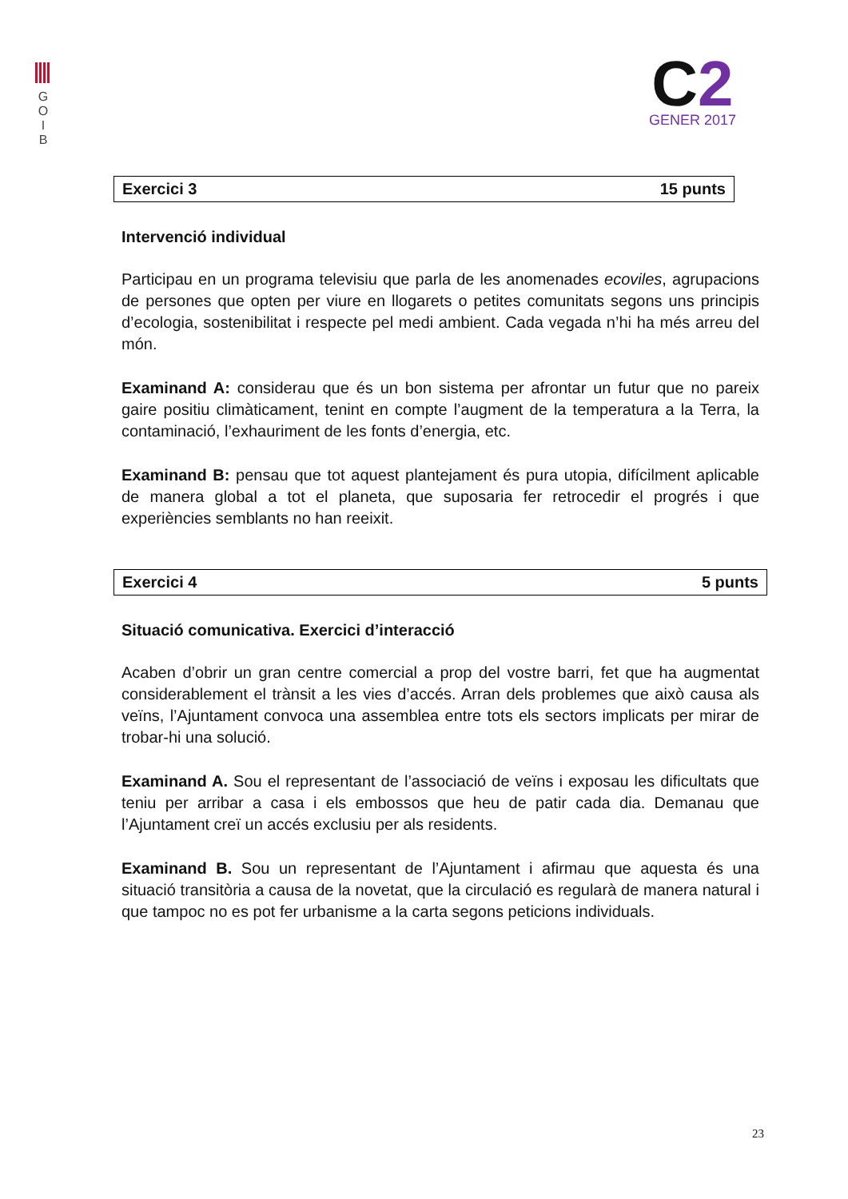G
O
I
B
C2
GENER 2017
Exercici 3 15 punts
Intervenció individual
Participau en un programa televisiu que parla de les anomenades ecoviles, agrupacions de persones que opten per viure en llogarets o petites comunitats segons uns principis d’ecologia, sostenibilitat i respecte pel medi ambient. Cada vegada n’hi ha més arreu del món.
Examinand A: considerau que és un bon sistema per afrontar un futur que no pareix gaire positiu climàticament, tenint en compte l’augment de la temperatura a la Terra, la contaminació, l’exhauriment de les fonts d’energia, etc.
Examinand B: pensau que tot aquest plantejament és pura utopia, difícilment aplicable de manera global a tot el planeta, que suposaria fer retrocedir el progrés i que experiències semblants no han reeixit.
Exercici 4 5 punts
Situació comunicativa. Exercici d’interacció
Acaben d’obrir un gran centre comercial a prop del vostre barri, fet que ha augmentat considerablement el trànsit a les vies d’accés. Arran dels problemes que això causa als veïns, l’Ajuntament convoca una assemblea entre tots els sectors implicats per mirar de trobar-hi una solució.
Examinand A. Sou el representant de l’associació de veïns i exposau les dificultats que teniu per arribar a casa i els embossos que heu de patir cada dia. Demanau que l’Ajuntament creï un accés exclusiu per als residents.
Examinand B. Sou un representant de l’Ajuntament i afirmau que aquesta és una situació transitòria a causa de la novetat, que la circulació es regularà de manera natural i que tampoc no es pot fer urbanisme a la carta segons peticions individuals.
23